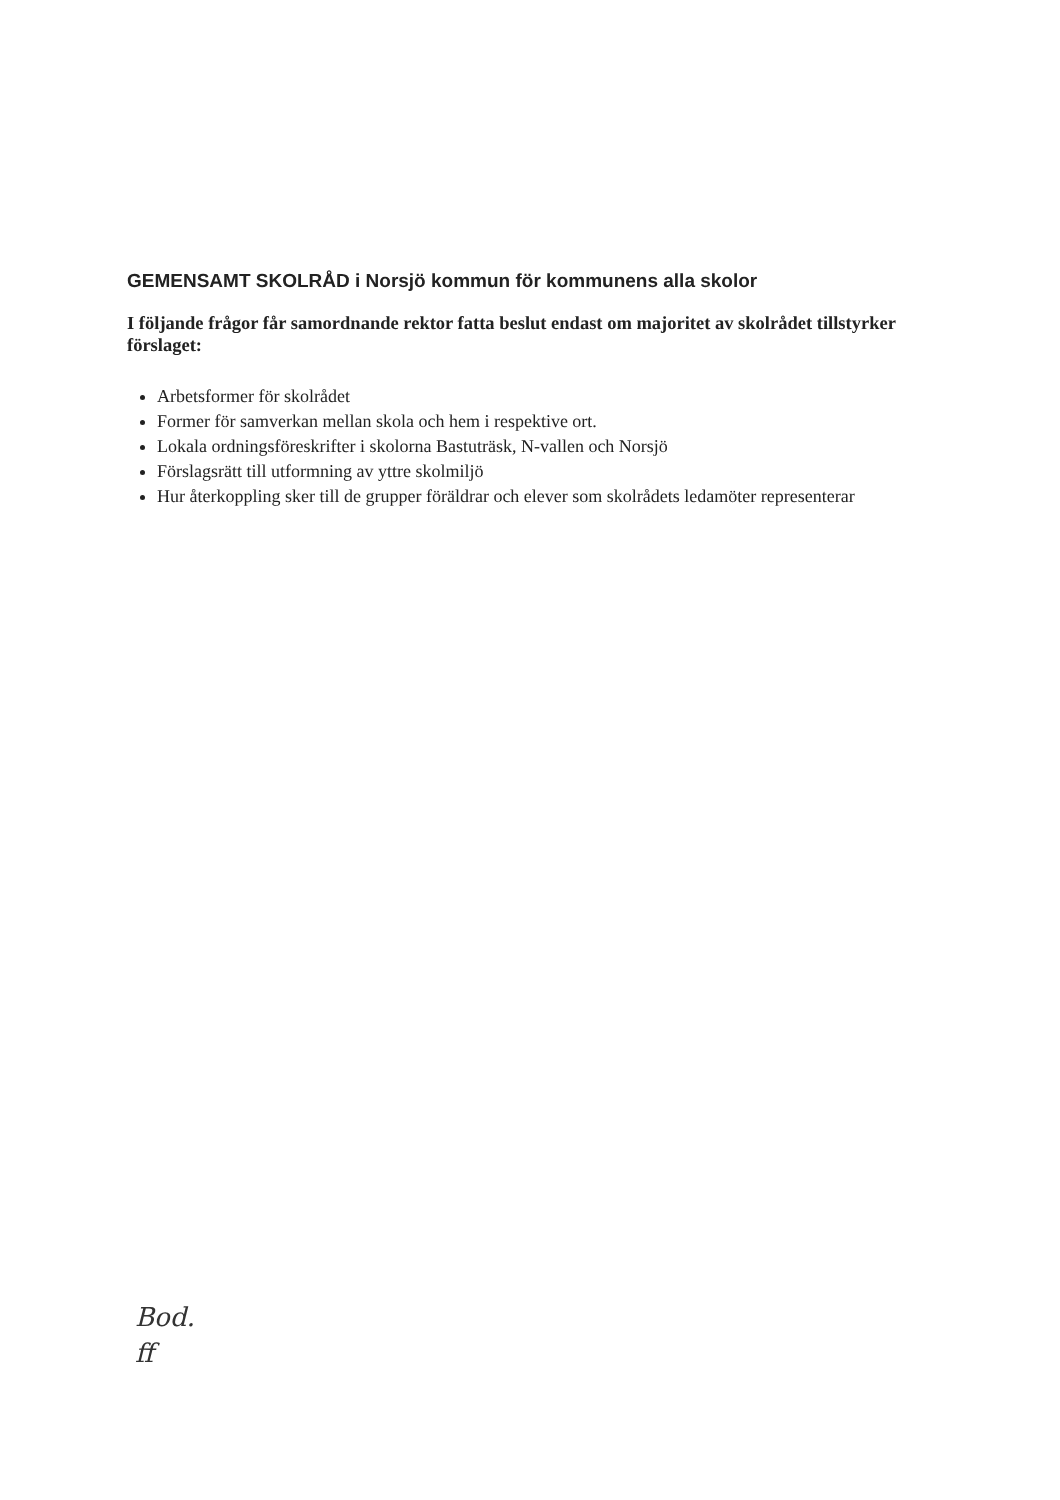GEMENSAMT SKOLRÅD i Norsjö kommun för kommunens alla skolor
I följande frågor får samordnande rektor fatta beslut endast om majoritet av skolrådet tillstyrker förslaget:
Arbetsformer för skolrådet
Former för samverkan mellan skola och hem i respektive ort.
Lokala ordningsföreskrifter i skolorna Bastuträsk, N-vallen och Norsjö
Förslagsrätt till utformning av yttre skolmiljö
Hur återkoppling sker till de grupper föräldrar och elever som skolrådets ledamöter representerar
Bod.
ff